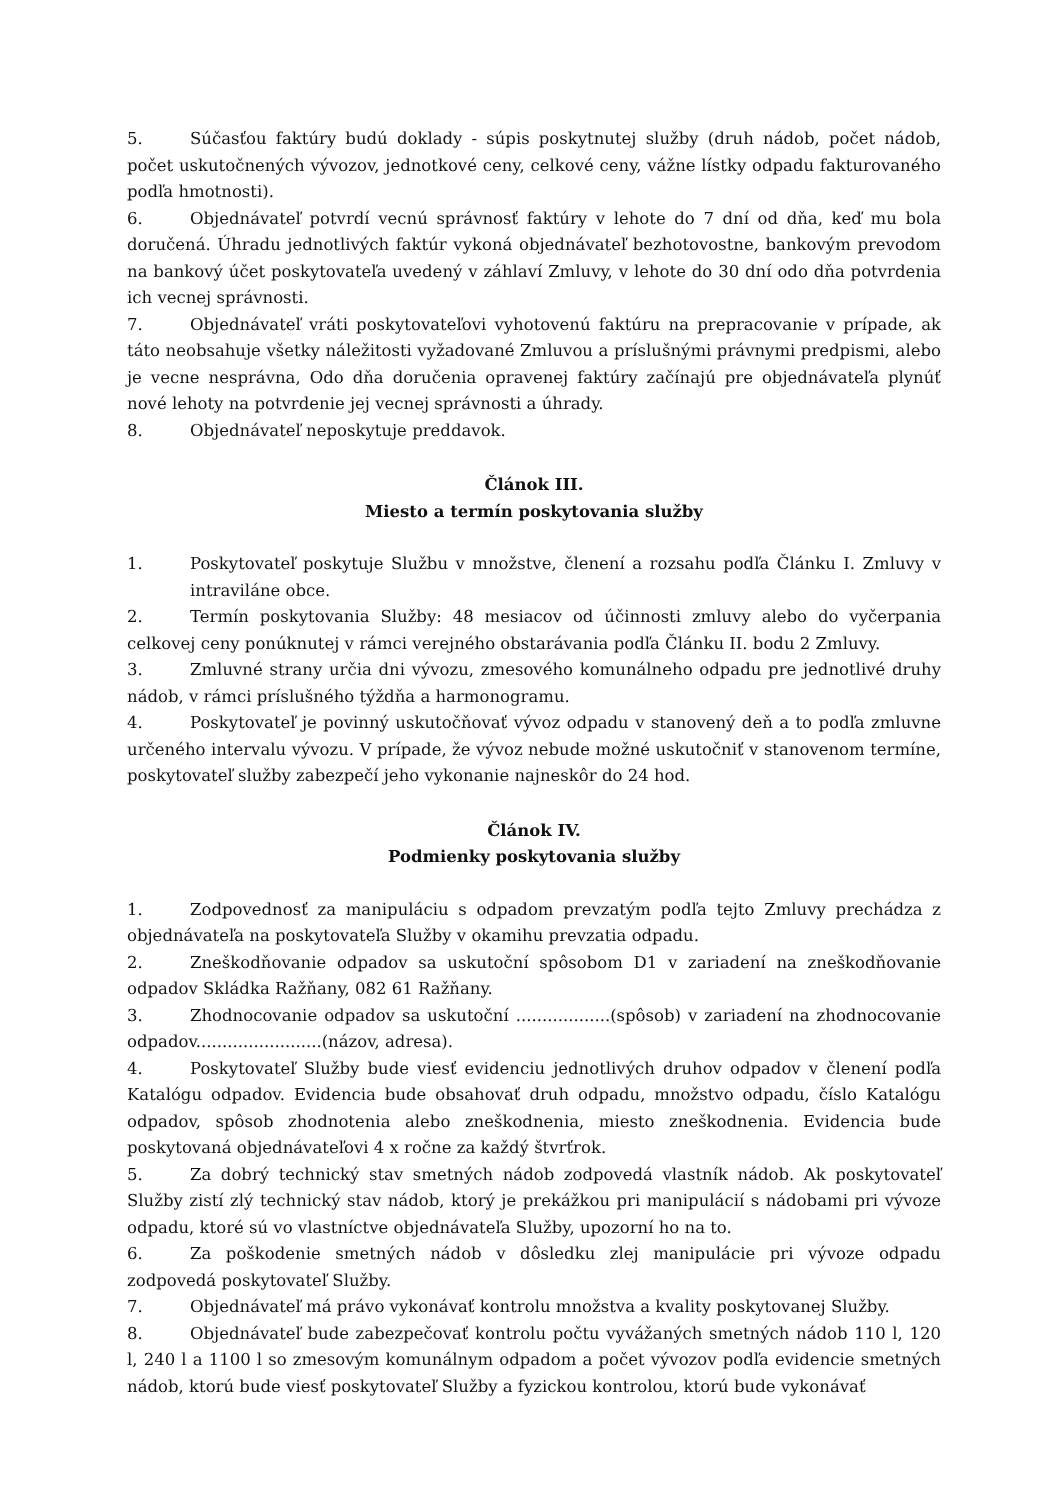5. Súčasťou faktúry budú doklady - súpis poskytnutej služby (druh nádob, počet nádob, počet uskutočnených vývozov, jednotkové ceny, celkové ceny, vážne lístky odpadu fakturovaného podľa hmotnosti).
6. Objednávateľ potvrdí vecnú správnosť faktúry v lehote do 7 dní od dňa, keď mu bola doručená. Úhradu jednotlivých faktúr vykoná objednávateľ bezhotovostne, bankovým prevodom na bankový účet poskytovateľa uvedený v záhlaví Zmluvy, v lehote do 30 dní odo dňa potvrdenia ich vecnej správnosti.
7. Objednávateľ vráti poskytovateľovi vyhotovenú faktúru na prepracovanie v prípade, ak táto neobsahuje všetky náležitosti vyžadované Zmluvou a príslušnými právnymi predpismi, alebo je vecne nesprávna, Odo dňa doručenia opravenej faktúry začínajú pre objednávateľa plynúť nové lehoty na potvrdenie jej vecnej správnosti a úhrady.
8. Objednávateľ neposkytuje preddavok.
Článok III.
Miesto a termín poskytovania služby
1. Poskytovateľ poskytuje Službu v množstve, členení a rozsahu podľa Článku I. Zmluvy v intraviláne obce.
2. Termín poskytovania Služby: 48 mesiacov od účinnosti zmluvy alebo do vyčerpania celkovej ceny ponúknutej v rámci verejného obstarávania podľa Článku II. bodu 2 Zmluvy.
3. Zmluvné strany určia dni vývozu, zmesového komunálneho odpadu pre jednotlivé druhy nádob, v rámci príslušného týždňa a harmonogramu.
4. Poskytovateľ je povinný uskutočňovať vývoz odpadu v stanovený deň a to podľa zmluvne určeného intervalu vývozu. V prípade, že vývoz nebude možné uskutočniť v stanovenom termíne, poskytovateľ služby zabezpečí jeho vykonanie najneskôr do 24 hod.
Článok IV.
Podmienky poskytovania služby
1. Zodpovednosť za manipuláciu s odpadom prevzatým podľa tejto Zmluvy prechádza z objednávateľa na poskytovateľa Služby v okamihu prevzatia odpadu.
2. Zneškodňovanie odpadov sa uskutoční spôsobom D1 v zariadení na zneškodňovanie odpadov Skládka Ražňany, 082 61 Ražňany.
3. Zhodnocovanie odpadov sa uskutoční ..................(spôsob) v zariadení na zhodnocovanie odpadov........................(názov, adresa).
4. Poskytovateľ Služby bude viesť evidenciu jednotlivých druhov odpadov v členení podľa Katalógu odpadov. Evidencia bude obsahovať druh odpadu, množstvo odpadu, číslo Katalógu odpadov, spôsob zhodnotenia alebo zneškodnenia, miesto zneškodnenia. Evidencia bude poskytovaná objednávateľovi 4 x ročne za každý štvrťrok.
5. Za dobrý technický stav smetných nádob zodpovedá vlastník nádob. Ak poskytovateľ Služby zistí zlý technický stav nádob, ktorý je prekážkou pri manipulácií s nádobami pri vývoze odpadu, ktoré sú vo vlastníctve objednávateľa Služby, upozorní ho na to.
6. Za poškodenie smetných nádob v dôsledku zlej manipulácie pri vývoze odpadu zodpovedá poskytovateľ Služby.
7. Objednávateľ má právo vykonávať kontrolu množstva a kvality poskytovanej Služby.
8. Objednávateľ bude zabezpečovať kontrolu počtu vyvážaných smetných nádob 110 l, 120 l, 240 l a 1100 l so zmesovým komunálnym odpadom a počet vývozov podľa evidencie smetných nádob, ktorú bude viesť poskytovateľ Služby a fyzickou kontrolou, ktorú bude vykonávať